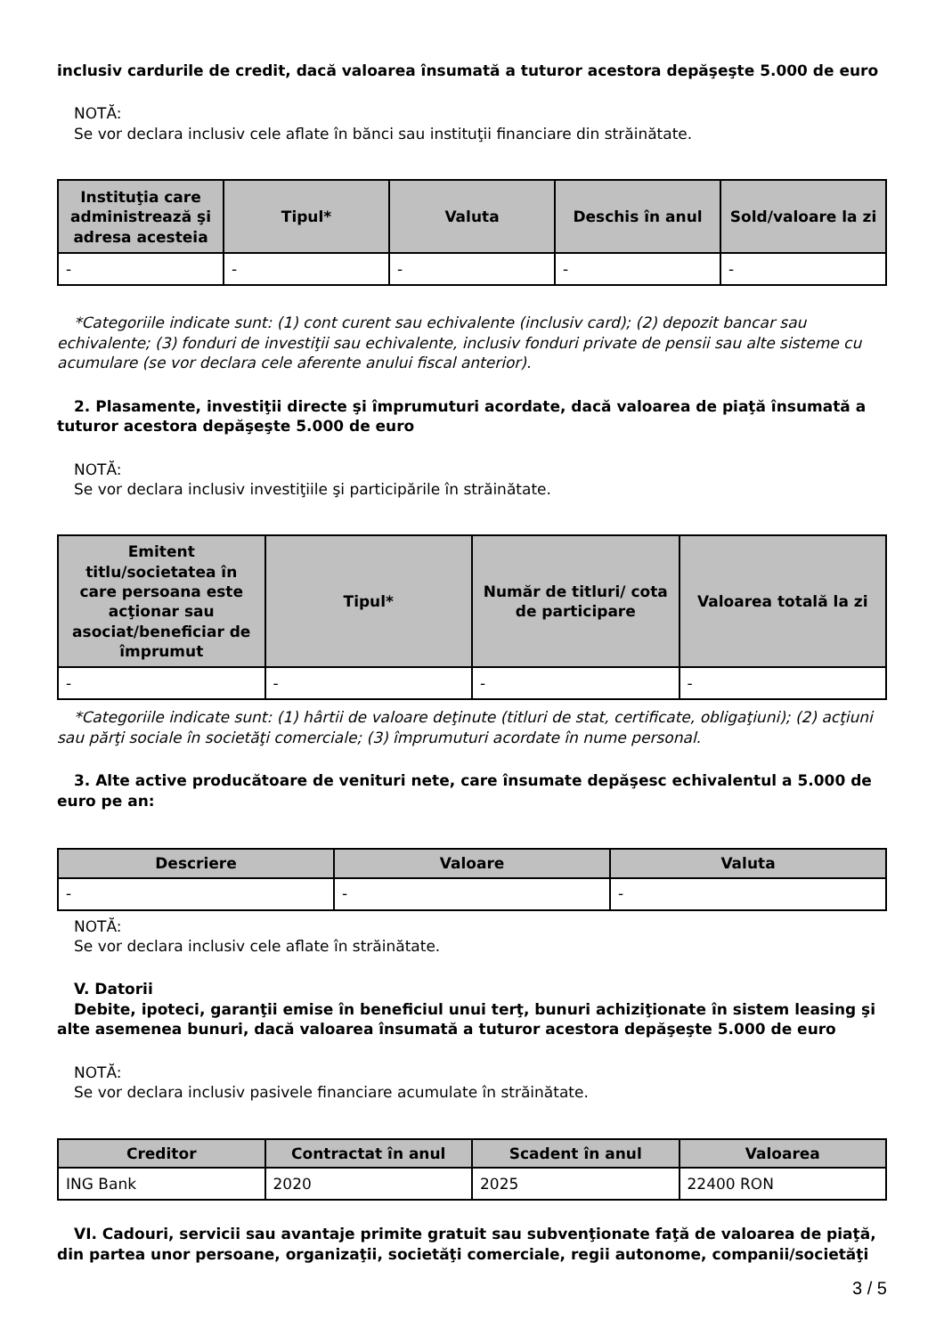inclusiv cardurile de credit, dacă valoarea însumată a tuturor acestora depăşeşte 5.000 de euro
NOTĂ:
Se vor declara inclusiv cele aflate în bănci sau instituţii financiare din străinătate.
| Instituţia care administrează şi adresa acesteia | Tipul* | Valuta | Deschis în anul | Sold/valoare la zi |
| --- | --- | --- | --- | --- |
| - | - | - | - | - |
*Categoriile indicate sunt: (1) cont curent sau echivalente (inclusiv card); (2) depozit bancar sau echivalente; (3) fonduri de investiţii sau echivalente, inclusiv fonduri private de pensii sau alte sisteme cu acumulare (se vor declara cele aferente anului fiscal anterior).
2. Plasamente, investiţii directe şi împrumuturi acordate, dacă valoarea de piaţă însumată a tuturor acestora depăşeşte 5.000 de euro
NOTĂ:
Se vor declara inclusiv investiţiile şi participările în străinătate.
| Emitent titlu/societatea în care persoana este acţionar sau asociat/beneficiar de împrumut | Tipul* | Număr de titluri/ cota de participare | Valoarea totală la zi |
| --- | --- | --- | --- |
| - | - | - | - |
*Categoriile indicate sunt: (1) hârtii de valoare deţinute (titluri de stat, certificate, obligaţiuni); (2) acţiuni sau părţi sociale în societăţi comerciale; (3) împrumuturi acordate în nume personal.
3. Alte active producătoare de venituri nete, care însumate depăşesc echivalentul a 5.000 de euro pe an:
| Descriere | Valoare | Valuta |
| --- | --- | --- |
| - | - | - |
NOTĂ:
Se vor declara inclusiv cele aflate în străinătate.
V. Datorii
Debite, ipoteci, garanţii emise în beneficiul unui terţ, bunuri achiziţionate în sistem leasing şi alte asemenea bunuri, dacă valoarea însumată a tuturor acestora depăşeşte 5.000 de euro
NOTĂ:
Se vor declara inclusiv pasivele financiare acumulate în străinătate.
| Creditor | Contractat în anul | Scadent în anul | Valoarea |
| --- | --- | --- | --- |
| ING Bank | 2020 | 2025 | 22400 RON |
VI. Cadouri, servicii sau avantaje primite gratuit sau subvenţionate faţă de valoarea de piaţă, din partea unor persoane, organizaţii, societăţi comerciale, regii autonome, companii/societăţi
3 / 5